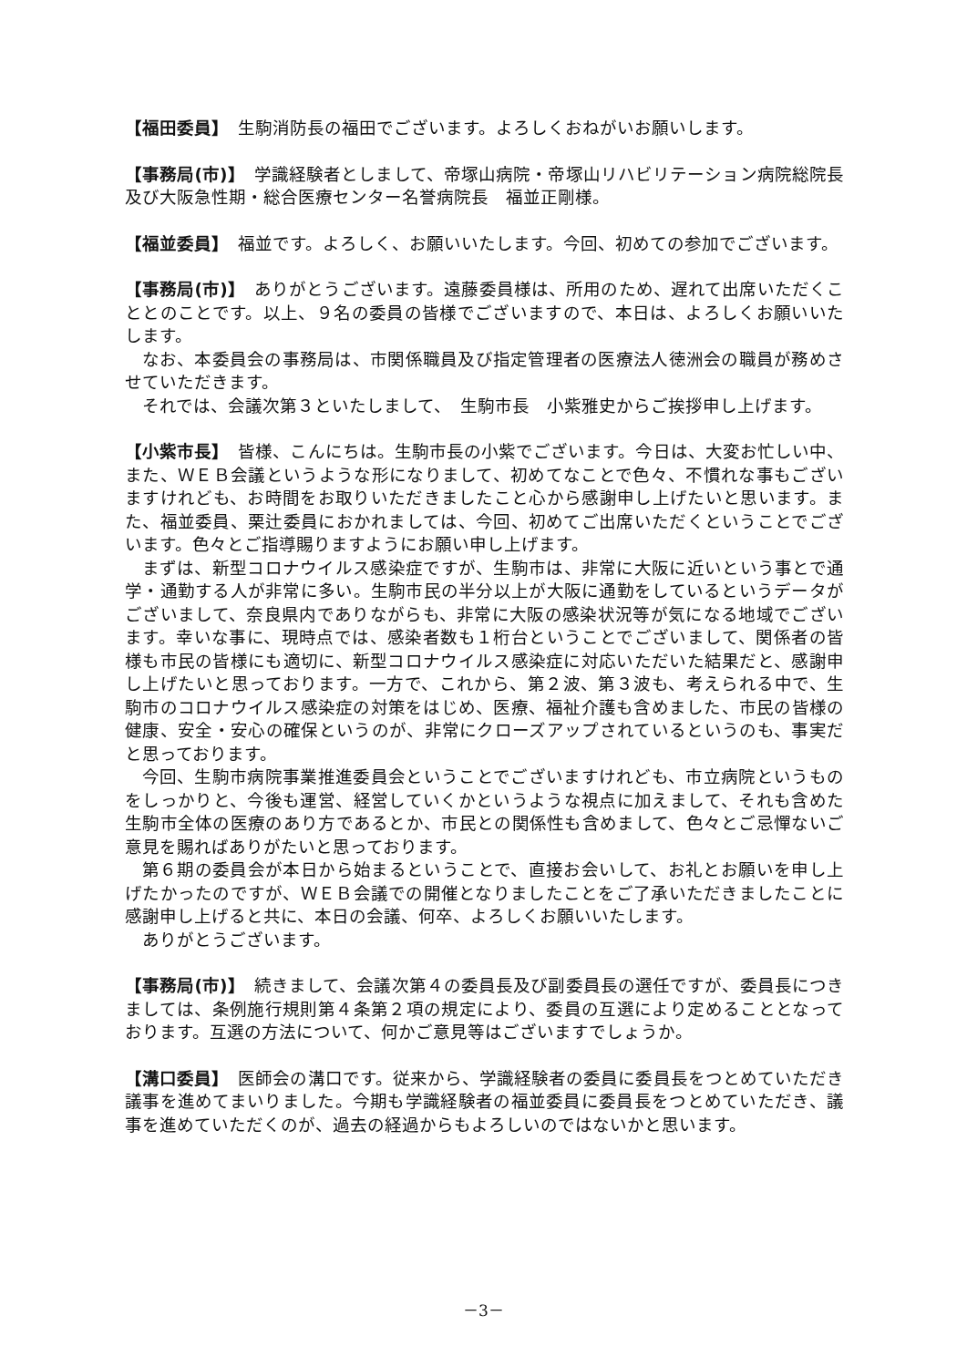【福田委員】　生駒消防長の福田でございます。よろしくおねがいお願いします。
【事務局(市)】　学識経験者としまして、帝塚山病院・帝塚山リハビリテーション病院総院長及び大阪急性期・総合医療センター名誉病院長　福並正剛様。
【福並委員】　福並です。よろしく、お願いいたします。今回、初めての参加でございます。
【事務局(市)】　ありがとうございます。遠藤委員様は、所用のため、遅れて出席いただくこととのことです。以上、９名の委員の皆様でございますので、本日は、よろしくお願いいたします。
なお、本委員会の事務局は、市関係職員及び指定管理者の医療法人徳洲会の職員が務めさせていただきます。
それでは、会議次第３といたしまして、　生駒市長　小紫雅史からご挨拶申し上げます。
【小紫市長】　皆様、こんにちは。生駒市長の小紫でございます。今日は、大変お忙しい中、また、ＷＥＢ会議というような形になりまして、初めてなことで色々、不慣れな事もございますけれども、お時間をお取りいただきましたこと心から感謝申し上げたいと思います。また、福並委員、栗辻委員におかれましては、今回、初めてご出席いただくということでございます。色々とご指導賜りますようにお願い申し上げます。
まずは、新型コロナウイルス感染症ですが、生駒市は、非常に大阪に近いという事とで通学・通勤する人が非常に多い。生駒市民の半分以上が大阪に通勤をしているというデータがございまして、奈良県内でありながらも、非常に大阪の感染状況等が気になる地域でございます。幸いな事に、現時点では、感染者数も１桁台ということでございまして、関係者の皆様も市民の皆様にも適切に、新型コロナウイルス感染症に対応いただいた結果だと、感謝申し上げたいと思っております。一方で、これから、第２波、第３波も、考えられる中で、生駒市のコロナウイルス感染症の対策をはじめ、医療、福祉介護も含めました、市民の皆様の健康、安全・安心の確保というのが、非常にクローズアップされているというのも、事実だと思っております。
今回、生駒市病院事業推進委員会ということでございますけれども、市立病院というものをしっかりと、今後も運営、経営していくかというような視点に加えまして、それも含めた生駒市全体の医療のあり方であるとか、市民との関係性も含めまして、色々とご忌憚ないご意見を賜ればありがたいと思っております。
第６期の委員会が本日から始まるということで、直接お会いして、お礼とお願いを申し上げたかったのですが、ＷＥＢ会議での開催となりましたことをご了承いただきましたことに感謝申し上げると共に、本日の会議、何卒、よろしくお願いいたします。
ありがとうございます。
【事務局(市)】　続きまして、会議次第４の委員長及び副委員長の選任ですが、委員長につきましては、条例施行規則第４条第２項の規定により、委員の互選により定めることとなっております。互選の方法について、何かご意見等はございますでしょうか。
【溝口委員】　医師会の溝口です。従来から、学識経験者の委員に委員長をつとめていただき議事を進めてまいりました。今期も学識経験者の福並委員に委員長をつとめていただき、議事を進めていただくのが、過去の経過からもよろしいのではないかと思います。
－3－